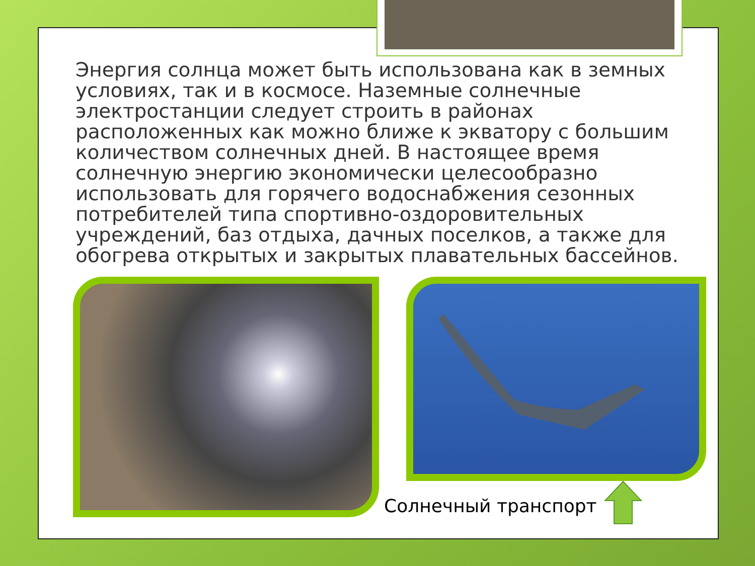Энергия солнца может быть использована как в земных условиях, так и в космосе. Наземные солнечные электростанции следует строить в районах расположенных как можно ближе к экватору с большим количеством солнечных дней. В настоящее время солнечную энергию экономически целесообразно использовать для горячего водоснабжения сезонных потребителей типа спортивно-оздоровительных учреждений, баз отдыха, дачных поселков, а также для обогрева открытых и закрытых плавательных бассейнов.
Солнечный транспорт